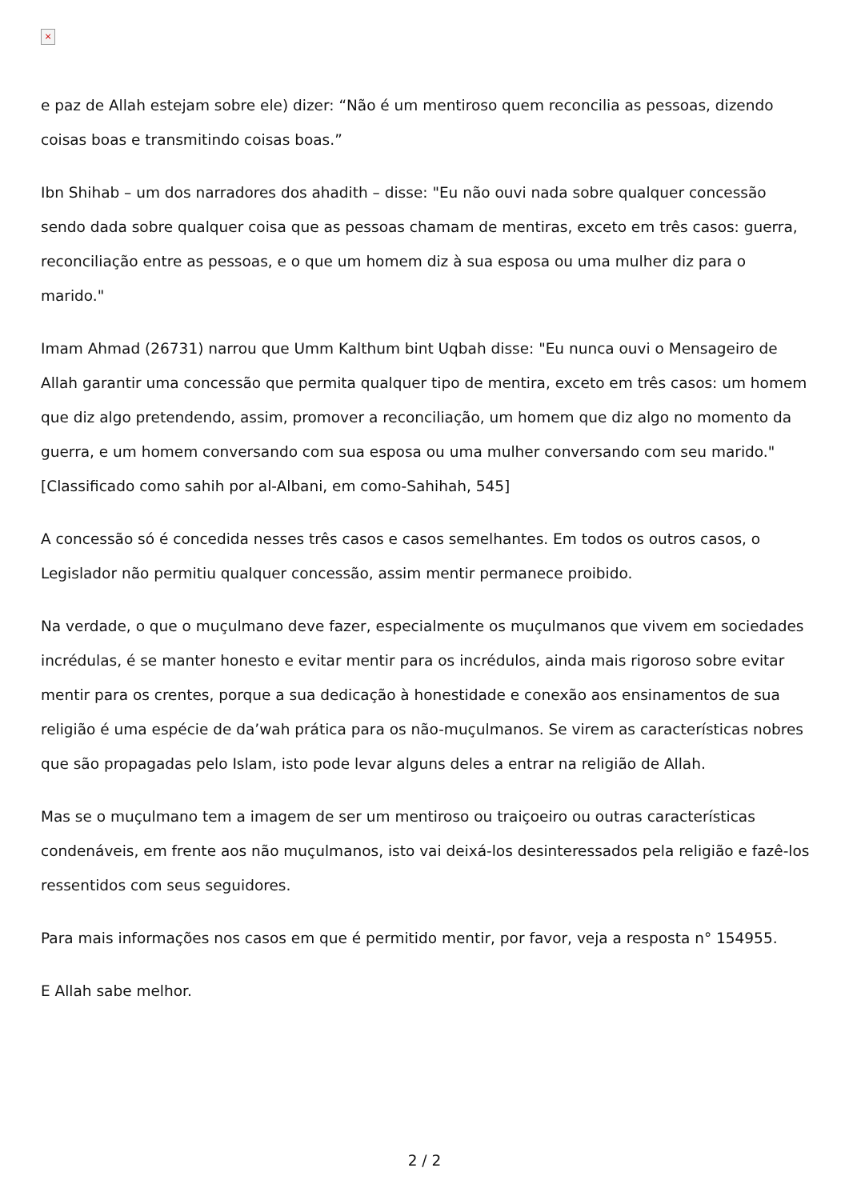×
e paz de Allah estejam sobre ele) dizer: “Não é um mentiroso quem reconcilia as pessoas, dizendo coisas boas e transmitindo coisas boas.”
Ibn Shihab – um dos narradores dos ahadith – disse: "Eu não ouvi nada sobre qualquer concessão sendo dada sobre qualquer coisa que as pessoas chamam de mentiras, exceto em três casos: guerra, reconciliação entre as pessoas, e o que um homem diz à sua esposa ou uma mulher diz para o marido."
Imam Ahmad (26731) narrou que Umm Kalthum bint Uqbah disse: "Eu nunca ouvi o Mensageiro de Allah garantir uma concessão que permita qualquer tipo de mentira, exceto em três casos: um homem que diz algo pretendendo, assim, promover a reconciliação, um homem que diz algo no momento da guerra, e um homem conversando com sua esposa ou uma mulher conversando com seu marido." [Classificado como sahih por al-Albani, em como-Sahihah, 545]
A concessão só é concedida nesses três casos e casos semelhantes. Em todos os outros casos, o Legislador não permitiu qualquer concessão, assim mentir permanece proibido.
Na verdade, o que o muçulmano deve fazer, especialmente os muçulmanos que vivem em sociedades incrédulas, é se manter honesto e evitar mentir para os incrédulos, ainda mais rigoroso sobre evitar mentir para os crentes, porque a sua dedicação à honestidade e conexão aos ensinamentos de sua religião é uma espécie de da’wah prática para os não-muçulmanos. Se virem as características nobres que são propagadas pelo Islam, isto pode levar alguns deles a entrar na religião de Allah.
Mas se o muçulmano tem a imagem de ser um mentiroso ou traiçoeiro ou outras características condenáveis, em frente aos não muçulmanos, isto vai deixá-los desinteressados pela religião e fazê-los ressentidos com seus seguidores.
Para mais informações nos casos em que é permitido mentir, por favor, veja a resposta n° 154955.
E Allah sabe melhor.
2 / 2